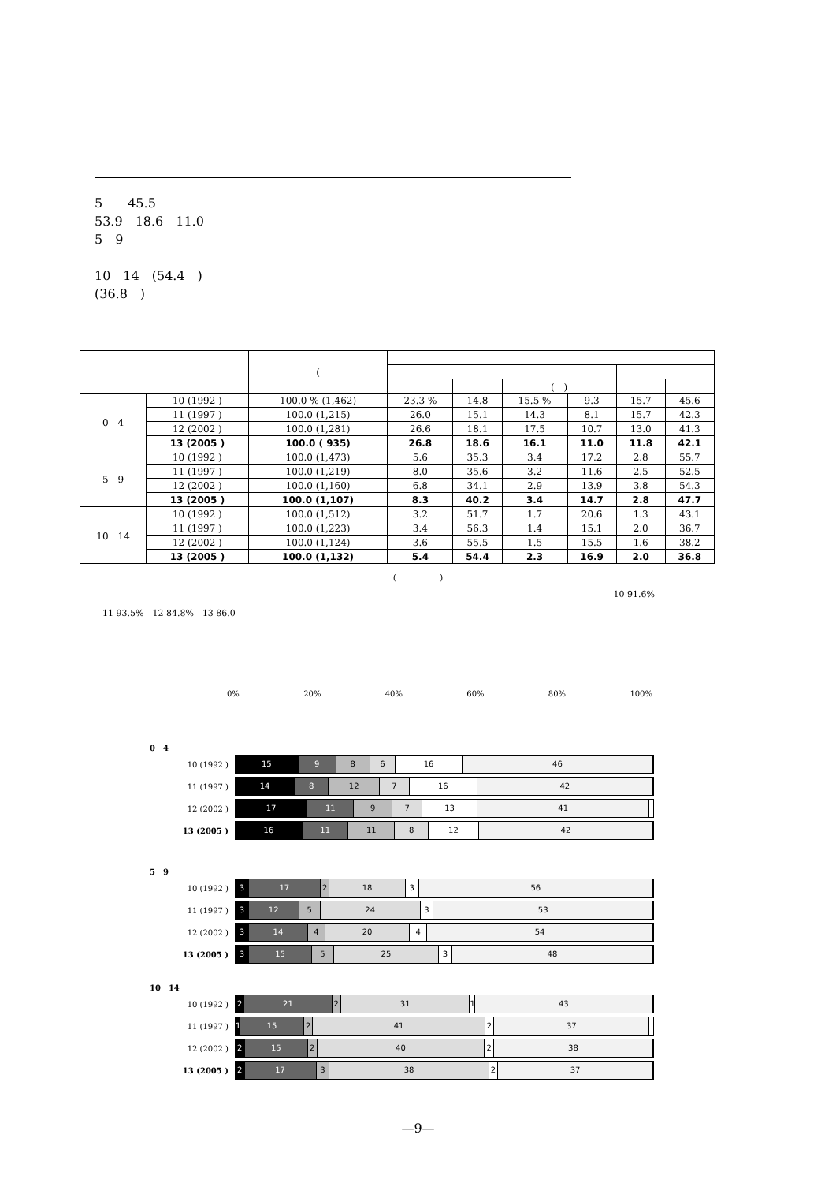5　　45.5
53.9　18.6　11.0
5　9
10　14　(54.4　)
(36.8　)
| | | ( | | | | | | |
| --- | --- | --- | --- | --- | --- | --- | --- | --- |
| | | | | | ( ) | | | |
| 0 4 | 10 (1992 ) | 100.0 % (1,462) | 23.3 % | 14.8 | 15.5 % | 9.3 | 15.7 | 45.6 |
| | 11 (1997 ) | 100.0 (1,215) | 26.0 | 15.1 | 14.3 | 8.1 | 15.7 | 42.3 |
| | 12 (2002 ) | 100.0 (1,281) | 26.6 | 18.1 | 17.5 | 10.7 | 13.0 | 41.3 |
| | 13 (2005 ) | 100.0 ( 935) | 26.8 | 18.6 | 16.1 | 11.0 | 11.8 | 42.1 |
| 5 9 | 10 (1992 ) | 100.0 (1,473) | 5.6 | 35.3 | 3.4 | 17.2 | 2.8 | 55.7 |
| | 11 (1997 ) | 100.0 (1,219) | 8.0 | 35.6 | 3.2 | 11.6 | 2.5 | 52.5 |
| | 12 (2002 ) | 100.0 (1,160) | 6.8 | 34.1 | 2.9 | 13.9 | 3.8 | 54.3 |
| | 13 (2005 ) | 100.0 (1,107) | 8.3 | 40.2 | 3.4 | 14.7 | 2.8 | 47.7 |
| 10 14 | 10 (1992 ) | 100.0 (1,512) | 3.2 | 51.7 | 1.7 | 20.6 | 1.3 | 43.1 |
| | 11 (1997 ) | 100.0 (1,223) | 3.4 | 56.3 | 1.4 | 15.1 | 2.0 | 36.7 |
| | 12 (2002 ) | 100.0 (1,124) | 3.6 | 55.5 | 1.5 | 15.5 | 1.6 | 38.2 |
| | 13 (2005 ) | 100.0 (1,132) | 5.4 | 54.4 | 2.3 | 16.9 | 2.0 | 36.8 |
(　　　　　)
10 91.6%
11 93.5%　12 84.8%　13 86.0
0% 20% 40% 60% 80% 100%
0　4
10 (1992 )
15 9 8 6 16 46
11 (1997 )
14 8 12 7 16 42
12 (2002 )
17 11 9 7 13 41
13 (2005 )
16 11 11 8 12 42
5　9
10 (1992 )
3 17 2 18 3 56
11 (1997 )
3 12 5 24 3 53
12 (2002 )
3 14 4 20 4 54
13 (2005 )
3 15 5 25 3 48
10　14
10 (1992 )
2 21 2 31 1 43
11 (1997 )
1 15 2 41 2 37
12 (2002 )
2 15 2 40 2 38
13 (2005 )
2 17 3 38 2 37
—9—